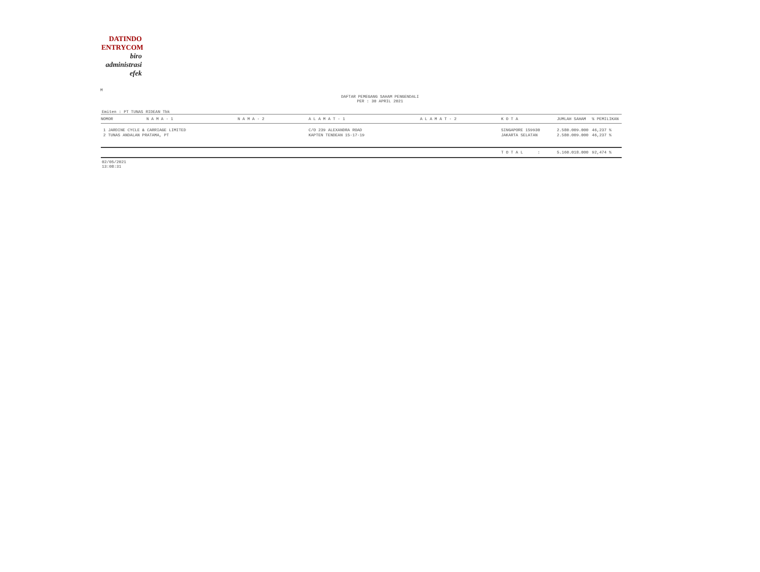DATINDO
ENTRYCOM
biro
administrasi
efek
M
DAFTAR PEMEGANG SAHAM PENGENDALI
PER : 30 APRIL 2021
Emiten : PT TUNAS RIDEAN Tbk
| NOMOR | N A M A - 1 | N A M A - 2 | A L A M A T - 1 | A L A M A T - 2 | K O T A | JUMLAH SAHAM | % PEMILIKAN |
| --- | --- | --- | --- | --- | --- | --- | --- |
| 1 JARDINE CYCLE & CARRIAGE LIMITED | | | C/O 239 ALEXANDRA ROAD | | SINGAPORE 159930 | 2.580.009.000 | 46,237 % |
| 2 TUNAS ANDALAN PRATAMA, PT | | | KAPTEN TENDEAN 15-17-19 | | JAKARTA SELATAN | 2.580.009.000 | 46,237 % |
| | | | | | T O T A L : | 5.160.018.000 | 92,474 % |
02/05/2021
13:08:31